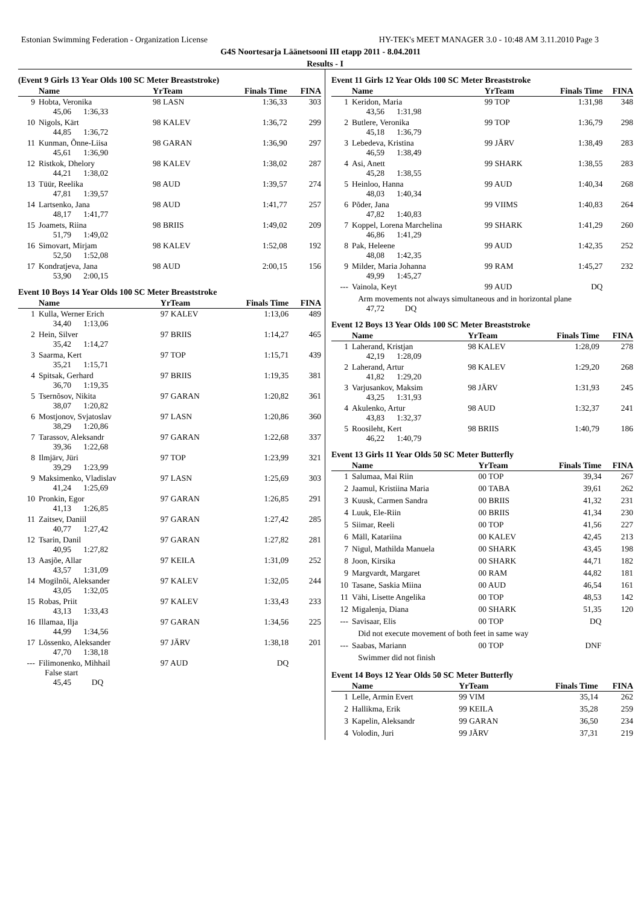Estonian Swimming Federation - Organization License HY-TEK's MEET MANAGER 3.0 - 10:48 AM 3.11.2010 Page 3
G4S Noortesarja Läänetsooni III etapp 2011 - 8.04.2011
Results - I
(Event 9 Girls 13 Year Olds 100 SC Meter Breaststroke)
| | Name | YrTeam | Finals Time | FINA |
| --- | --- | --- | --- | --- |
| 9 | Hobta, Veronika 45,06 1:36,33 | 98 LASN | 1:36,33 | 303 |
| 10 | Nigols, Kärt 44,85 1:36,72 | 98 KALEV | 1:36,72 | 299 |
| 11 | Kunman, Õnne-Liisa 45,61 1:36,90 | 98 GARAN | 1:36,90 | 297 |
| 12 | Ristkok, Dhelory 44,21 1:38,02 | 98 KALEV | 1:38,02 | 287 |
| 13 | Tüür, Reelika 47,81 1:39,57 | 98 AUD | 1:39,57 | 274 |
| 14 | Lartsenko, Jana 48,17 1:41,77 | 98 AUD | 1:41,77 | 257 |
| 15 | Joamets, Riina 51,79 1:49,02 | 98 BRIIS | 1:49,02 | 209 |
| 16 | Simovart, Mirjam 52,50 1:52,08 | 98 KALEV | 1:52,08 | 192 |
| 17 | Kondratjeva, Jana 53,90 2:00,15 | 98 AUD | 2:00,15 | 156 |
Event 10 Boys 14 Year Olds 100 SC Meter Breaststroke
| | Name | YrTeam | Finals Time | FINA |
| --- | --- | --- | --- | --- |
| 1 | Kulla, Werner Erich 34,40 1:13,06 | 97 KALEV | 1:13,06 | 489 |
| 2 | Hein, Silver 35,42 1:14,27 | 97 BRIIS | 1:14,27 | 465 |
| 3 | Saarma, Kert 35,21 1:15,71 | 97 TOP | 1:15,71 | 439 |
| 4 | Spitsak, Gerhard 36,70 1:19,35 | 97 BRIIS | 1:19,35 | 381 |
| 5 | Tsernõsov, Nikita 38,07 1:20,82 | 97 GARAN | 1:20,82 | 361 |
| 6 | Mostjonov, Svjatoslav 38,29 1:20,86 | 97 LASN | 1:20,86 | 360 |
| 7 | Tarassov, Aleksandr 39,36 1:22,68 | 97 GARAN | 1:22,68 | 337 |
| 8 | Ilmjärv, Jüri 39,29 1:23,99 | 97 TOP | 1:23,99 | 321 |
| 9 | Maksimenko, Vladislav 41,24 1:25,69 | 97 LASN | 1:25,69 | 303 |
| 10 | Pronkin, Egor 41,13 1:26,85 | 97 GARAN | 1:26,85 | 291 |
| 11 | Zaitsev, Daniil 40,77 1:27,42 | 97 GARAN | 1:27,42 | 285 |
| 12 | Tsarin, Danil 40,95 1:27,82 | 97 GARAN | 1:27,82 | 281 |
| 13 | Aasjõe, Allar 43,57 1:31,09 | 97 KEILA | 1:31,09 | 252 |
| 14 | Mogilnõi, Aleksander 43,05 1:32,05 | 97 KALEV | 1:32,05 | 244 |
| 15 | Robas, Priit 43,13 1:33,43 | 97 KALEV | 1:33,43 | 233 |
| 16 | Illamaa, Ilja 44,99 1:34,56 | 97 GARAN | 1:34,56 | 225 |
| 17 | Lõssenko, Aleksander 47,70 1:38,18 | 97 JÄRV | 1:38,18 | 201 |
| --- | Filimonenko, Mihhail False start 45,45 DQ | 97 AUD | DQ | |
Event 11 Girls 12 Year Olds 100 SC Meter Breaststroke
| | Name | YrTeam | Finals Time | FINA |
| --- | --- | --- | --- | --- |
| 1 | Keridon, Maria 43,56 1:31,98 | 99 TOP | 1:31,98 | 348 |
| 2 | Butlere, Veronika 45,18 1:36,79 | 99 TOP | 1:36,79 | 298 |
| 3 | Lebedeva, Kristina 46,59 1:38,49 | 99 JÄRV | 1:38,49 | 283 |
| 4 | Asi, Anett 45,28 1:38,55 | 99 SHARK | 1:38,55 | 283 |
| 5 | Heinloo, Hanna 48,03 1:40,34 | 99 AUD | 1:40,34 | 268 |
| 6 | Põder, Jana 47,82 1:40,83 | 99 VIIMS | 1:40,83 | 264 |
| 7 | Koppel, Lorena Marchelina 46,86 1:41,29 | 99 SHARK | 1:41,29 | 260 |
| 8 | Pak, Heleene 48,08 1:42,35 | 99 AUD | 1:42,35 | 252 |
| 9 | Milder, Maria Johanna 49,99 1:45,27 | 99 RAM | 1:45,27 | 232 |
| --- | Vainola, Keyt | 99 AUD | DQ | |
| | Arm movements not always simultaneous and in horizontal plane 47,72 DQ | | | |
Event 12 Boys 13 Year Olds 100 SC Meter Breaststroke
| | Name | YrTeam | Finals Time | FINA |
| --- | --- | --- | --- | --- |
| 1 | Laherand, Kristjan 42,19 1:28,09 | 98 KALEV | 1:28,09 | 278 |
| 2 | Laherand, Artur 41,82 1:29,20 | 98 KALEV | 1:29,20 | 268 |
| 3 | Varjusankov, Maksim 43,25 1:31,93 | 98 JÄRV | 1:31,93 | 245 |
| 4 | Akulenko, Artur 43,83 1:32,37 | 98 AUD | 1:32,37 | 241 |
| 5 | Roosileht, Kert 46,22 1:40,79 | 98 BRIIS | 1:40,79 | 186 |
Event 13 Girls 11 Year Olds 50 SC Meter Butterfly
| | Name | YrTeam | Finals Time | FINA |
| --- | --- | --- | --- | --- |
| 1 | Salumaa, Mai Riin | 00 TOP | 39,34 | 267 |
| 2 | Jaamul, Kristiina Maria | 00 TABA | 39,61 | 262 |
| 3 | Kuusk, Carmen Sandra | 00 BRIIS | 41,32 | 231 |
| 4 | Luuk, Ele-Riin | 00 BRIIS | 41,34 | 230 |
| 5 | Siimar, Reeli | 00 TOP | 41,56 | 227 |
| 6 | Mäll, Katariina | 00 KALEV | 42,45 | 213 |
| 7 | Nigul, Mathilda Manuela | 00 SHARK | 43,45 | 198 |
| 8 | Joon, Kirsika | 00 SHARK | 44,71 | 182 |
| 9 | Margvardt, Margaret | 00 RAM | 44,82 | 181 |
| 10 | Tasane, Saskia Miina | 00 AUD | 46,54 | 161 |
| 11 | Vähi, Lisette Angelika | 00 TOP | 48,53 | 142 |
| 12 | Migalenja, Diana | 00 SHARK | 51,35 | 120 |
| --- | Savisaar, Elis | 00 TOP | DQ | |
| | Did not execute movement of both feet in same way | | | |
| --- | Saabas, Mariann | 00 TOP | DNF | |
| | Swimmer did not finish | | | |
Event 14 Boys 12 Year Olds 50 SC Meter Butterfly
| | Name | YrTeam | Finals Time | FINA |
| --- | --- | --- | --- | --- |
| 1 | Lelle, Armin Evert | 99 VIM | 35,14 | 262 |
| 2 | Hallikma, Erik | 99 KEILA | 35,28 | 259 |
| 3 | Kapelin, Aleksandr | 99 GARAN | 36,50 | 234 |
| 4 | Volodin, Juri | 99 JÄRV | 37,31 | 219 |